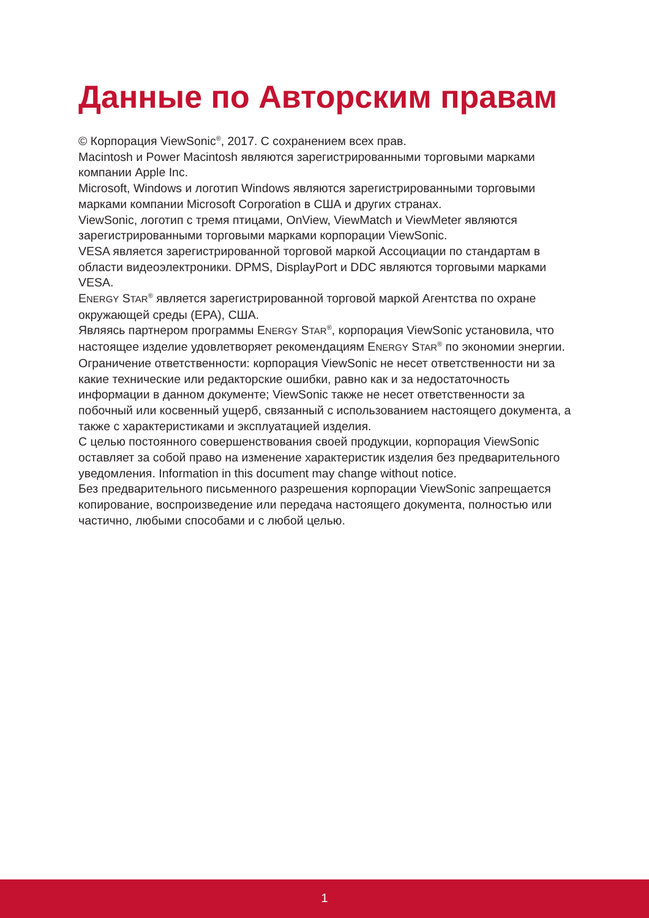Данные по Авторским правам
© Корпорация ViewSonic<sup>®</sup>, 2017. С сохранением всех прав.
Macintosh и Power Macintosh являются зарегистрированными торговыми марками компании Apple Inc.
Microsoft, Windows и логотип Windows являются зарегистрированными торговыми марками компании Microsoft Corporation в США и других странах.
ViewSonic, логотип с тремя птицами, OnView, ViewMatch и ViewMeter являются зарегистрированными торговыми марками корпорации ViewSonic.
VESA является зарегистрированной торговой маркой Ассоциации по стандартам в области видеоэлектроники. DPMS, DisplayPort и DDC являются торговыми марками VESA.
ENERGY STAR<sup>®</sup> является зарегистрированной торговой маркой Агентства по охране окружающей среды (EPA), США.
Являясь партнером программы ENERGY STAR<sup>®</sup>, корпорация ViewSonic установила, что настоящее изделие удовлетворяет рекомендациям ENERGY STAR<sup>®</sup> по экономии энергии.
Ограничение ответственности: корпорация ViewSonic не несет ответственности ни за какие технические или редакторские ошибки, равно как и за недостаточность информации в данном документе; ViewSonic также не несет ответственности за побочный или косвенный ущерб, связанный с использованием настоящего документа, а также с характеристиками и эксплуатацией изделия.
С целью постоянного совершенствования своей продукции, корпорация ViewSonic оставляет за собой право на изменение характеристик изделия без предварительного уведомления. Information in this document may change without notice.
Без предварительного письменного разрешения корпорации ViewSonic запрещается копирование, воспроизведение или передача настоящего документа, полностью или частично, любыми способами и с любой целью.
1